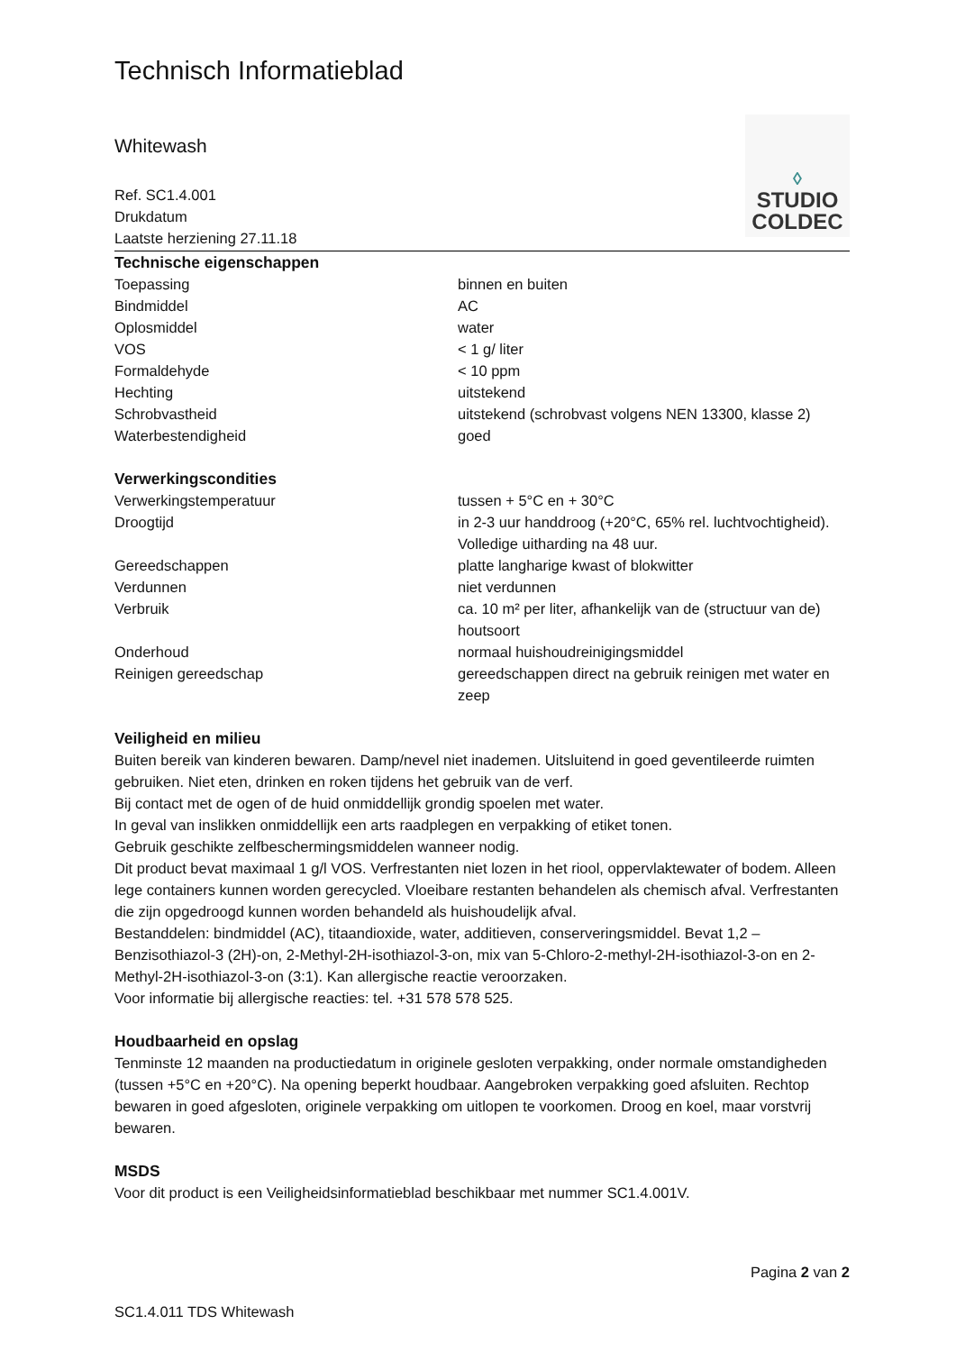Technisch Informatieblad
◊
STUDIO
COLDEC
Whitewash
Ref. SC1.4.001
Drukdatum
Laatste herziening 27.11.18
Technische eigenschappen
| Toepassing | binnen en buiten |
| Bindmiddel | AC |
| Oplosmiddel | water |
| VOS | < 1 g/ liter |
| Formaldehyde | < 10 ppm |
| Hechting | uitstekend |
| Schrobvastheid | uitstekend (schrobvast volgens NEN 13300, klasse 2) |
| Waterbestendigheid | goed |
Verwerkingscondities
| Verwerkingstemperatuur | tussen + 5°C en + 30°C |
| Droogtijd | in 2-3 uur handdroog (+20°C, 65% rel. luchtvochtigheid). Volledige uitharding na 48 uur. |
| Gereedschappen | platte langharige kwast of blokwitter |
| Verdunnen | niet verdunnen |
| Verbruik | ca. 10 m² per liter, afhankelijk van de (structuur van de) houtsoort |
| Onderhoud | normaal huishoudreinigingsmiddel |
| Reinigen gereedschap | gereedschappen direct na gebruik reinigen met water en zeep |
Veiligheid en milieu
Buiten bereik van kinderen bewaren. Damp/nevel niet inademen. Uitsluitend in goed geventileerde ruimten gebruiken. Niet eten, drinken en roken tijdens het gebruik van de verf.
Bij contact met de ogen of de huid onmiddellijk grondig spoelen met water.
In geval van inslikken onmiddellijk een arts raadplegen en verpakking of etiket tonen.
Gebruik geschikte zelfbeschermingsmiddelen wanneer nodig.
Dit product bevat maximaal 1 g/l VOS. Verfrestanten niet lozen in het riool, oppervlaktewater of bodem. Alleen lege containers kunnen worden gerecycled. Vloeibare restanten behandelen als chemisch afval. Verfrestanten die zijn opgedroogd kunnen worden behandeld als huishoudelijk afval.
Bestanddelen: bindmiddel (AC), titaandioxide, water, additieven, conserveringsmiddel. Bevat 1,2 –Benzisothiazol-3 (2H)-on, 2-Methyl-2H-isothiazol-3-on, mix van 5-Chloro-2-methyl-2H-isothiazol-3-on en 2-Methyl-2H-isothiazol-3-on (3:1). Kan allergische reactie veroorzaken.
Voor informatie bij allergische reacties: tel. +31 578 578 525.
Houdbaarheid en opslag
Tenminste 12 maanden na productiedatum in originele gesloten verpakking, onder normale omstandigheden (tussen +5°C en +20°C). Na opening beperkt houdbaar. Aangebroken verpakking goed afsluiten. Rechtop bewaren in goed afgesloten, originele verpakking om uitlopen te voorkomen. Droog en koel, maar vorstvrij bewaren.
MSDS
Voor dit product is een Veiligheidsinformatieblad beschikbaar met nummer SC1.4.001V.
Pagina 2 van 2
SC1.4.011 TDS Whitewash